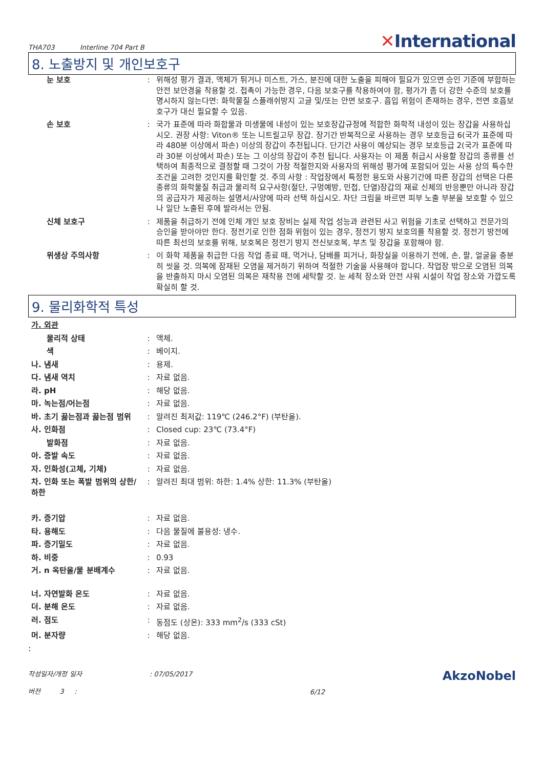THA703 Interline 704 Part B
✕International
8. 노출방지 및 개인보호구
눈 보호 : 위해성 평가 결과, 액체가 튀거나 미스트, 가스, 분진에 대한 노출을 피해야 필요가 있으면 승인 기준에 부합하는 안전 보안경을 착용할 것. 접촉이 가능한 경우, 다음 보호구를 착용하여야 함, 평가가 좀 더 강한 수준의 보호를 명시하지 않는다면: 화학물질 스플래쉬방지 고글 및/또는 안면 보호구. 흡입 위험이 존재하는 경우, 전면 호흡보호구가 대신 필요할 수 있음.
손 보호 : 국가 표준에 따라 화합물과 미생물에 내성이 있는 보호장갑규정에 적합한 화학적 내성이 있는 장갑을 사용하십시오. 권장 사항: Viton® 또는 니트릴고무 장갑. 장기간 반복적으로 사용하는 경우 보호등급 6(국가 표준에 따라 480분 이상에서 파손) 이상의 장갑이 추천됩니다. 단기간 사용이 예상되는 경우 보호등급 2(국가 표준에 따라 30분 이상에서 파손) 또는 그 이상의 장갑이 추천 됩니다. 사용자는 이 제품 취급시 사용할 장갑의 종류를 선택하여 최종적으로 결정할 때 그것이 가장 적절한지와 사용자의 위해성 평가에 포함되어 있는 사용 상의 특수한 조건을 고려한 것인지를 확인할 것. 주의 사항 : 작업장에서 특정한 용도와 사용기간에 따른 장갑의 선택은 다른 종류의 화학물질 취급과 물리적 요구사항(절단, 구멍예방, 민첩, 단열)장갑의 재료 신체의 반응뿐만 아니라 장갑의 공급자가 제공하는 설명서/사양에 따라 선택 하십시오. 차단 크림을 바르면 피부 노출 부분을 보호할 수 있으나 일단 노출된 후에 발라서는 안됨.
신체 보호구 : 제품을 취급하기 전에 인체 개인 보호 장비는 실제 작업 성능과 관련된 사고 위험을 기초로 선택하고 전문가의 승인을 받아야만 한다. 정전기로 인한 점화 위험이 있는 경우, 정전기 방지 보호의를 착용할 것. 정전기 방전에 따른 최선의 보호를 위해, 보호복은 정전기 방지 전신보호복, 부츠 및 장갑을 포함해야 함.
위생상 주의사항 : 이 화학 제품을 취급한 다음 작업 종료 때, 먹거나, 담배를 피거나, 화장실을 이용하기 전에, 손, 팔, 얼굴을 충분히 씻을 것. 의복에 잠재된 오염을 제거하기 위하여 적절한 기술을 사용해야 합니다. 작업장 밖으로 오염된 의복을 반출하지 마시 오염된 의복은 재착용 전에 세탁할 것. 눈 세척 장소와 안전 샤워 시설이 작업 장소와 가깝도록 확실히 할 것.
9. 물리화학적 특성
가. 외관
물리적 상태 : 액체.
색 : 베이지.
나. 냄새 : 용제.
다. 냄새 역치 : 자료 없음.
라. pH : 해당 없음.
마. 녹는점/어는점 : 자료 없음.
바. 초기 끓는점과 끓는점 범위
: 알려진 최저값: 119℃ (246.2°F) (부탄올).
사. 인화점 : Closed cup: 23℃ (73.4°F)
발화점 : 자료 없음.
아. 증발 속도 : 자료 없음.
자. 인화성(고체, 기체) : 자료 없음.
차. 인화 또는 폭발 범위의 상한/하한
: 알려진 최대 범위: 하한: 1.4% 상한: 11.3% (부탄올)
카. 증기압 : 자료 없음.
타. 용해도 : 다음 물질에 불용성: 냉수.
파. 증기밀도 : 자료 없음.
하. 비중 : 0.93
거. n 옥탄올/물 분배계수 : 자료 없음.
너. 자연발화 온도 : 자료 없음.
더. 분해 온도 : 자료 없음.
러. 점도 : 동점도 (상온): 333 mm<sup>2</sup>/s (333 cSt)
머. 분자량 : 해당 없음.
:
작성일자/개정 일자 : 07/05/2017
버전 3 :
6/12
AkzoNobel